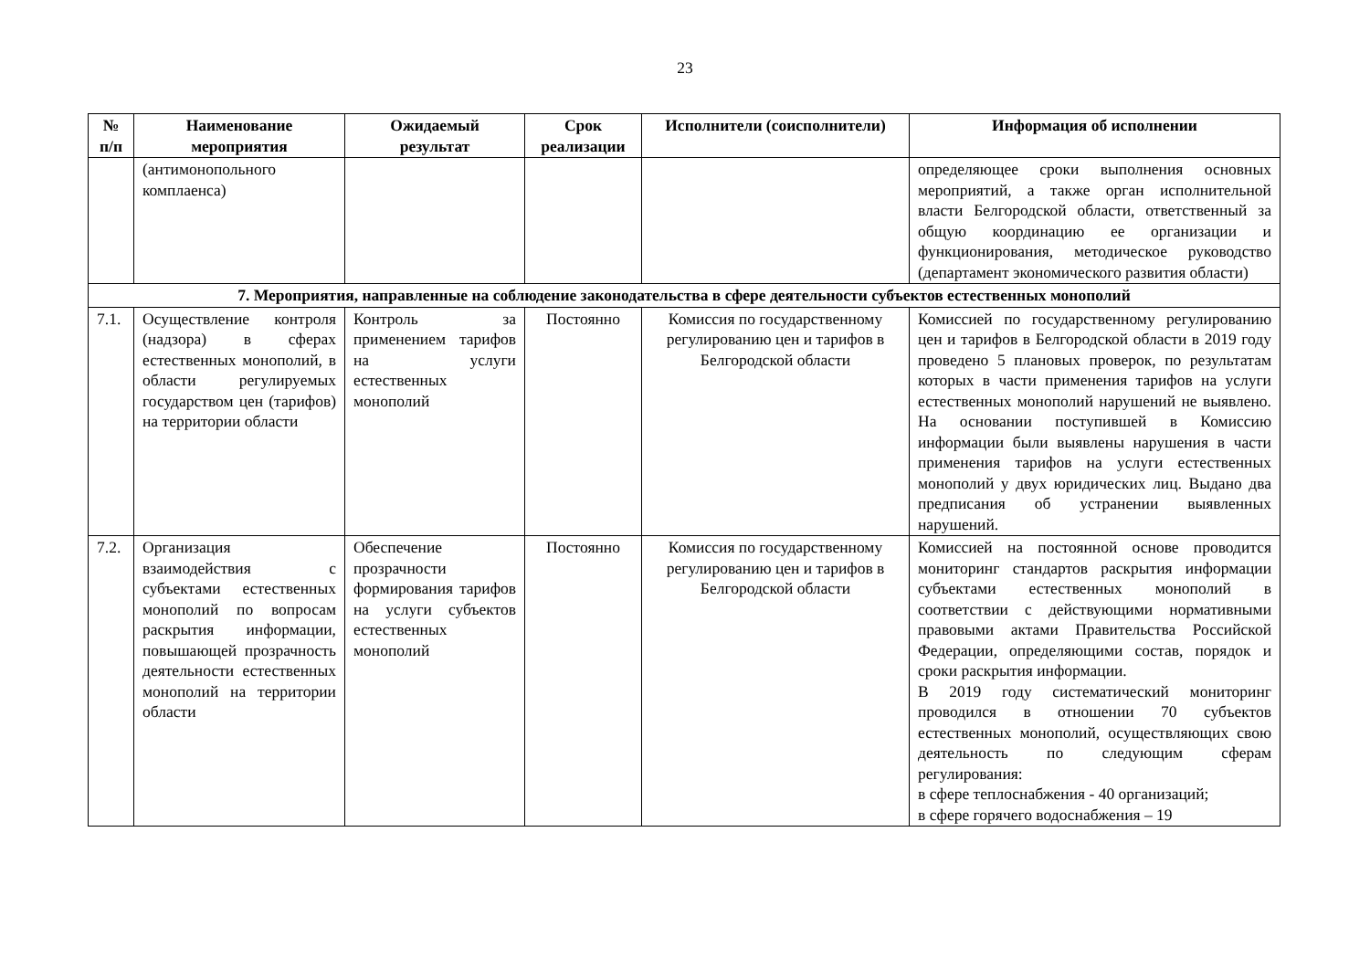23
| № п/п | Наименование мероприятия | Ожидаемый результат | Срок реализации | Исполнители (соисполнители) | Информация об исполнении |
| --- | --- | --- | --- | --- | --- |
| | (антимонопольного комплаенса) | | | | определяющее сроки выполнения основных мероприятий, а также орган исполнительной власти Белгородской области, ответственный за общую координацию ее организации и функционирования, методическое руководство (департамент экономического развития области) |
| 7. Мероприятия, направленные на соблюдение законодательства в сфере деятельности субъектов естественных монополий | | | | | |
| 7.1. | Осуществление контроля (надзора) в сферах естественных монополий, в области регулируемых государством цен (тарифов) на территории области | Контроль за применением тарифов на услуги естественных монополий | Постоянно | Комиссия по государственному регулированию цен и тарифов в Белгородской области | Комиссией по государственному регулированию цен и тарифов в Белгородской области в 2019 году проведено 5 плановых проверок, по результатам которых в части применения тарифов на услуги естественных монополий нарушений не выявлено. На основании поступившей в Комиссию информации были выявлены нарушения в части применения тарифов на услуги естественных монополий у двух юридических лиц. Выдано два предписания об устранении выявленных нарушений. |
| 7.2. | Организация взаимодействия с субъектами естественных монополий по вопросам раскрытия информации, повышающей прозрачность деятельности естественных монополий на территории области | Обеспечение прозрачности формирования тарифов на услуги субъектов естественных монополий | Постоянно | Комиссия по государственному регулированию цен и тарифов в Белгородской области | Комиссией на постоянной основе проводится мониторинг стандартов раскрытия информации субъектами естественных монополий в соответствии с действующими нормативными правовыми актами Правительства Российской Федерации, определяющими состав, порядок и сроки раскрытия информации. В 2019 году систематический мониторинг проводился в отношении 70 субъектов естественных монополий, осуществляющих свою деятельность по следующим сферам регулирования: в сфере теплоснабжения - 40 организаций; в сфере горячего водоснабжения – 19 |